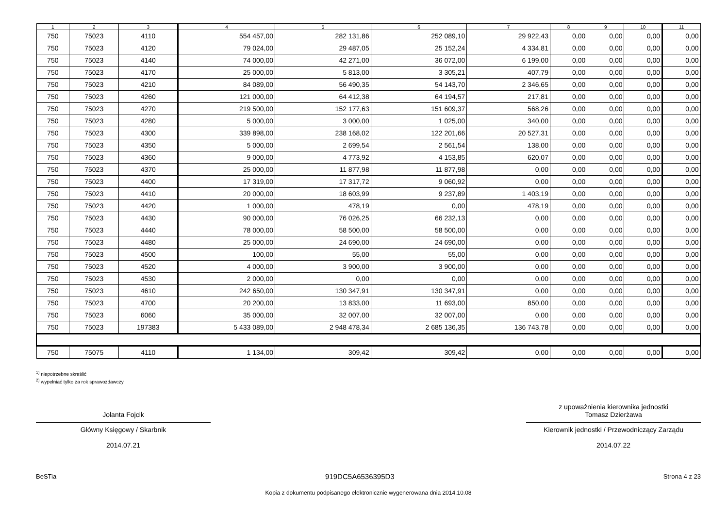| 1 | 2 | 3 | 4 | 5 | 6 | 7 | 8 | 9 | 10 | 11 |
| --- | --- | --- | --- | --- | --- | --- | --- | --- | --- | --- |
| 750 | 75023 | 4110 | 554 457,00 | 282 131,86 | 252 089,10 | 29 922,43 | 0,00 | 0,00 | 0,00 | 0,00 |
| 750 | 75023 | 4120 | 79 024,00 | 29 487,05 | 25 152,24 | 4 334,81 | 0,00 | 0,00 | 0,00 | 0,00 |
| 750 | 75023 | 4140 | 74 000,00 | 42 271,00 | 36 072,00 | 6 199,00 | 0,00 | 0,00 | 0,00 | 0,00 |
| 750 | 75023 | 4170 | 25 000,00 | 5 813,00 | 3 305,21 | 407,79 | 0,00 | 0,00 | 0,00 | 0,00 |
| 750 | 75023 | 4210 | 84 089,00 | 56 490,35 | 54 143,70 | 2 346,65 | 0,00 | 0,00 | 0,00 | 0,00 |
| 750 | 75023 | 4260 | 121 000,00 | 64 412,38 | 64 194,57 | 217,81 | 0,00 | 0,00 | 0,00 | 0,00 |
| 750 | 75023 | 4270 | 219 500,00 | 152 177,63 | 151 609,37 | 568,26 | 0,00 | 0,00 | 0,00 | 0,00 |
| 750 | 75023 | 4280 | 5 000,00 | 3 000,00 | 1 025,00 | 340,00 | 0,00 | 0,00 | 0,00 | 0,00 |
| 750 | 75023 | 4300 | 339 898,00 | 238 168,02 | 122 201,66 | 20 527,31 | 0,00 | 0,00 | 0,00 | 0,00 |
| 750 | 75023 | 4350 | 5 000,00 | 2 699,54 | 2 561,54 | 138,00 | 0,00 | 0,00 | 0,00 | 0,00 |
| 750 | 75023 | 4360 | 9 000,00 | 4 773,92 | 4 153,85 | 620,07 | 0,00 | 0,00 | 0,00 | 0,00 |
| 750 | 75023 | 4370 | 25 000,00 | 11 877,98 | 11 877,98 | 0,00 | 0,00 | 0,00 | 0,00 | 0,00 |
| 750 | 75023 | 4400 | 17 319,00 | 17 317,72 | 9 060,92 | 0,00 | 0,00 | 0,00 | 0,00 | 0,00 |
| 750 | 75023 | 4410 | 20 000,00 | 18 603,99 | 9 237,89 | 1 403,19 | 0,00 | 0,00 | 0,00 | 0,00 |
| 750 | 75023 | 4420 | 1 000,00 | 478,19 | 0,00 | 478,19 | 0,00 | 0,00 | 0,00 | 0,00 |
| 750 | 75023 | 4430 | 90 000,00 | 76 026,25 | 66 232,13 | 0,00 | 0,00 | 0,00 | 0,00 | 0,00 |
| 750 | 75023 | 4440 | 78 000,00 | 58 500,00 | 58 500,00 | 0,00 | 0,00 | 0,00 | 0,00 | 0,00 |
| 750 | 75023 | 4480 | 25 000,00 | 24 690,00 | 24 690,00 | 0,00 | 0,00 | 0,00 | 0,00 | 0,00 |
| 750 | 75023 | 4500 | 100,00 | 55,00 | 55,00 | 0,00 | 0,00 | 0,00 | 0,00 | 0,00 |
| 750 | 75023 | 4520 | 4 000,00 | 3 900,00 | 3 900,00 | 0,00 | 0,00 | 0,00 | 0,00 | 0,00 |
| 750 | 75023 | 4530 | 2 000,00 | 0,00 | 0,00 | 0,00 | 0,00 | 0,00 | 0,00 | 0,00 |
| 750 | 75023 | 4610 | 242 650,00 | 130 347,91 | 130 347,91 | 0,00 | 0,00 | 0,00 | 0,00 | 0,00 |
| 750 | 75023 | 4700 | 20 200,00 | 13 833,00 | 11 693,00 | 850,00 | 0,00 | 0,00 | 0,00 | 0,00 |
| 750 | 75023 | 6060 | 35 000,00 | 32 007,00 | 32 007,00 | 0,00 | 0,00 | 0,00 | 0,00 | 0,00 |
| 750 | 75023 | 197383 | 5 433 089,00 | 2 948 478,34 | 2 685 136,35 | 136 743,78 | 0,00 | 0,00 | 0,00 | 0,00 |
| 750 | 75075 | 4110 | 1 134,00 | 309,42 | 309,42 | 0,00 | 0,00 | 0,00 | 0,00 | 0,00 |
<sup>1)</sup> niepotrzebne skreślić
<sup>2)</sup> wypełniać tylko za rok sprawozdawczy
Jolanta Fojcik
Główny Księgowy / Skarbnik
2014.07.21
z upoważnienia kierownika jednostki
Tomasz Dzierżawa
Kierownik jednostki / Przewodniczący Zarządu
2014.07.22
BeSTia 919DC5A6536395D3 Strona 4 z 23
Kopia z dokumentu podpisanego elektronicznie wygenerowana dnia 2014.10.08